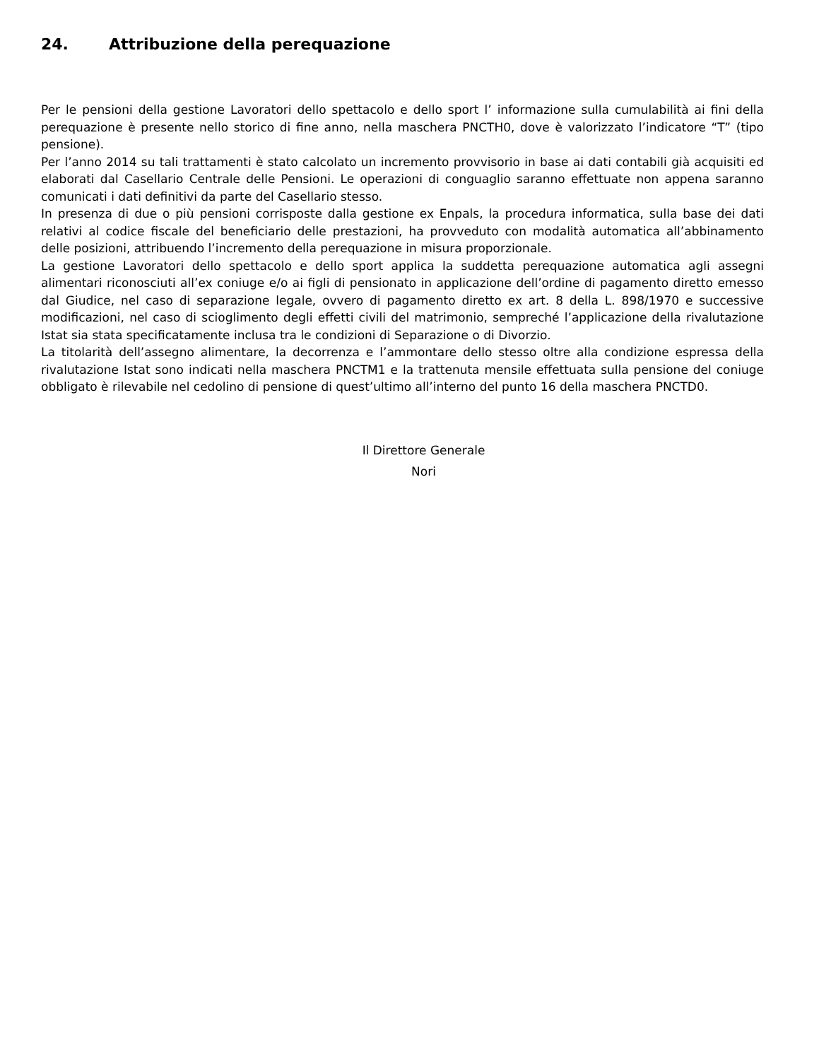24. Attribuzione della perequazione
Per le pensioni della gestione Lavoratori dello spettacolo e dello sport l’ informazione sulla cumulabilità ai fini della perequazione è presente nello storico di fine anno, nella maschera PNCTH0, dove è valorizzato l’indicatore “T” (tipo pensione).
Per l’anno 2014 su tali trattamenti è stato calcolato un incremento provvisorio in base ai dati contabili già acquisiti ed elaborati dal Casellario Centrale delle Pensioni. Le operazioni di conguaglio saranno effettuate non appena saranno comunicati i dati definitivi da parte del Casellario stesso.
In presenza di due o più pensioni corrisposte dalla gestione ex Enpals, la procedura informatica, sulla base dei dati relativi al codice fiscale del beneficiario delle prestazioni, ha provveduto con modalità automatica all’abbinamento delle posizioni, attribuendo l’incremento della perequazione in misura proporzionale.
La gestione Lavoratori dello spettacolo e dello sport applica la suddetta perequazione automatica agli assegni alimentari riconosciuti all’ex coniuge e/o ai figli di pensionato in applicazione dell’ordine di pagamento diretto emesso dal Giudice, nel caso di separazione legale, ovvero di pagamento diretto ex art. 8 della L. 898/1970 e successive modificazioni, nel caso di scioglimento degli effetti civili del matrimonio, sempreché l’applicazione della rivalutazione Istat sia stata specificatamente inclusa tra le condizioni di Separazione o di Divorzio.
La titolarità dell’assegno alimentare, la decorrenza e l’ammontare dello stesso oltre alla condizione espressa della rivalutazione Istat sono indicati nella maschera PNCTM1 e la trattenuta mensile effettuata sulla pensione del coniuge obbligato è rilevabile nel cedolino di pensione di quest’ultimo all’interno del punto 16 della maschera PNCTD0.
Il Direttore Generale
Nori